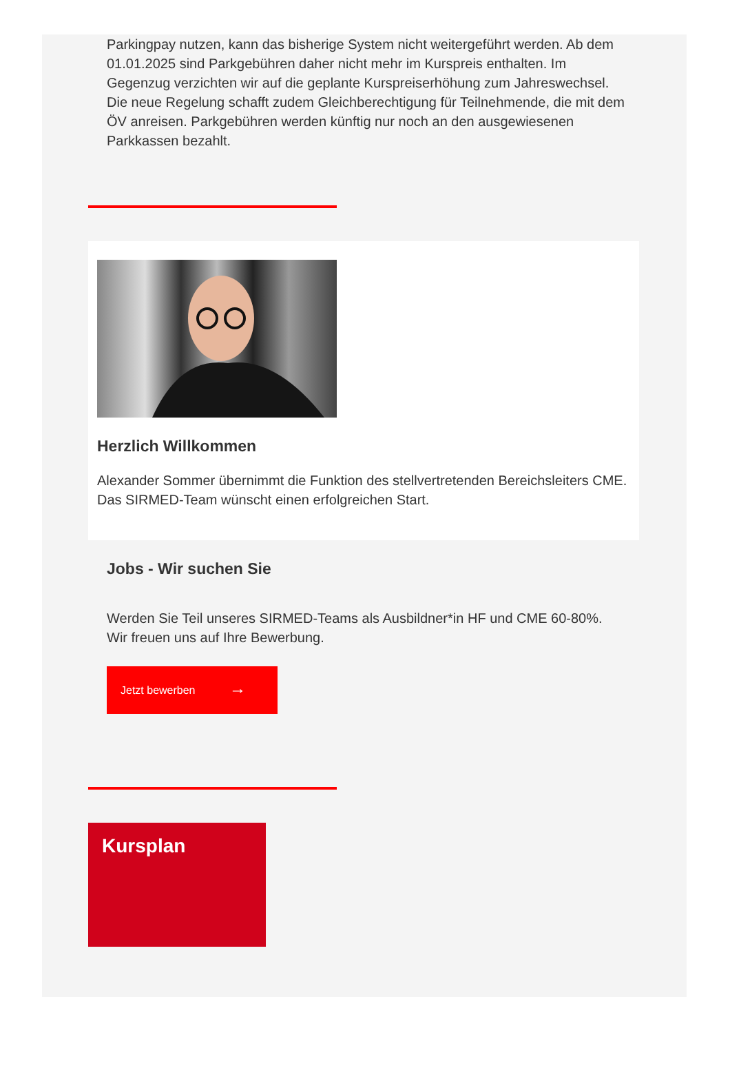Parkingpay nutzen, kann das bisherige System nicht weitergeführt werden. Ab dem 01.01.2025 sind Parkgebühren daher nicht mehr im Kurspreis enthalten. Im Gegenzug verzichten wir auf die geplante Kurspreiserhöhung zum Jahreswechsel. Die neue Regelung schafft zudem Gleichberechtigung für Teilnehmende, die mit dem ÖV anreisen. Parkgebühren werden künftig nur noch an den ausgewiesenen Parkkassen bezahlt.
Herzlich Willkommen
Alexander Sommer übernimmt die Funktion des stellvertretenden Bereichsleiters CME. Das SIRMED-Team wünscht einen erfolgreichen Start.
Jobs - Wir suchen Sie
Werden Sie Teil unseres SIRMED-Teams als Ausbildner*in HF und CME 60-80%.
Wir freuen uns auf Ihre Bewerbung.
Jetzt bewerben →
Kursplan